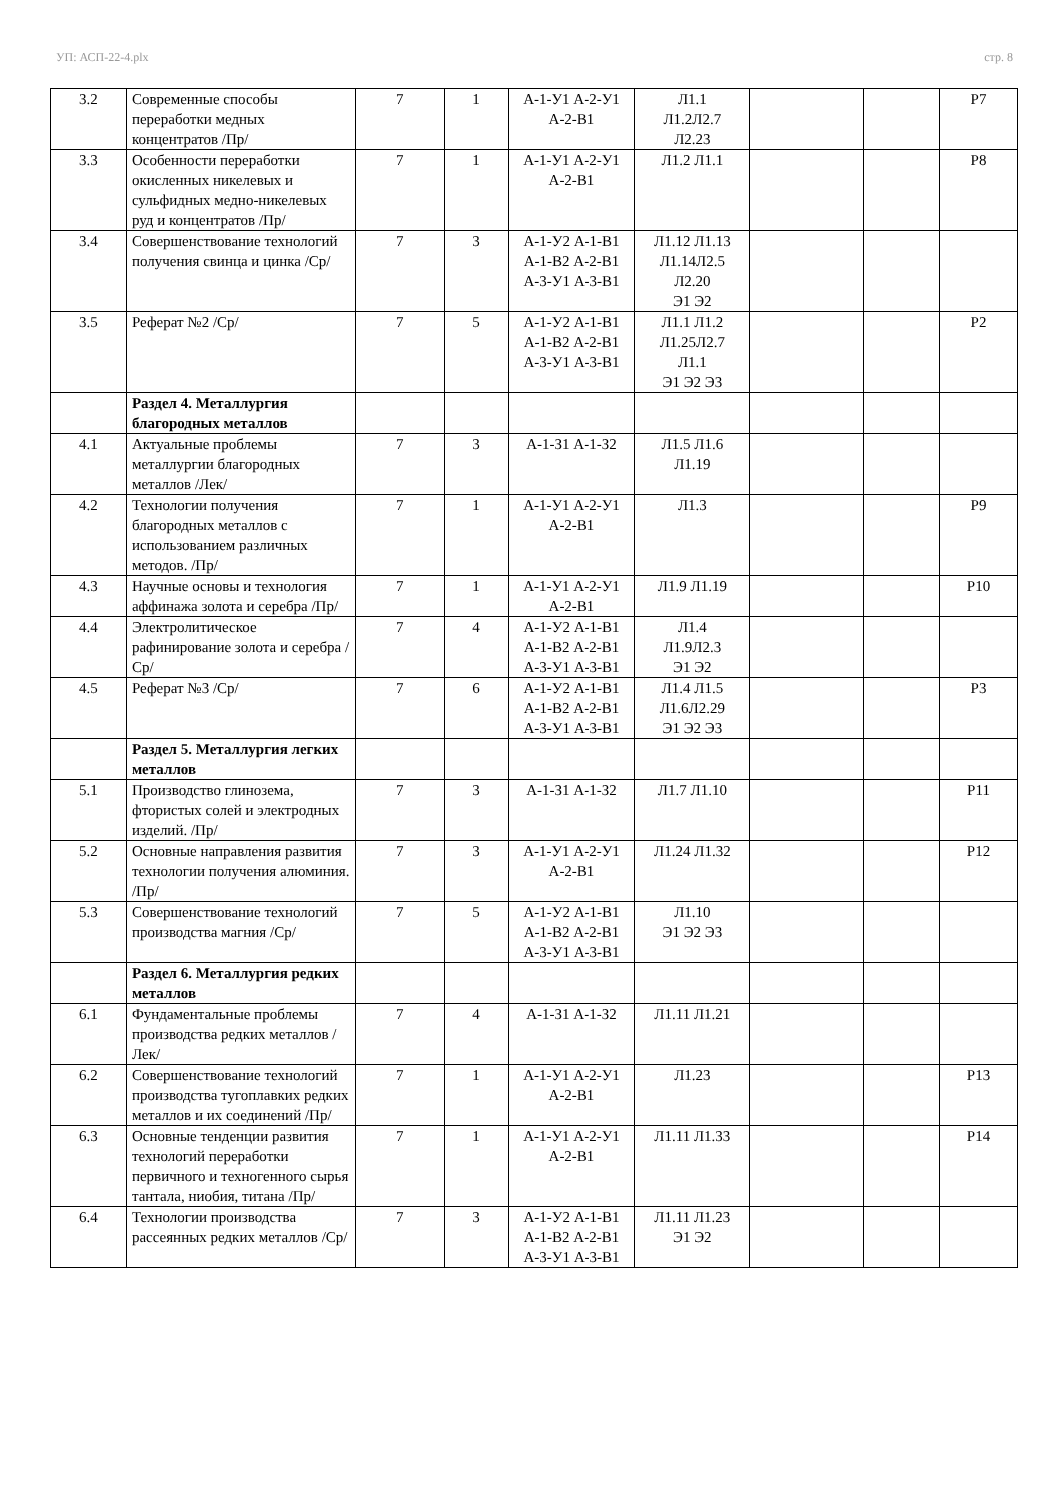УП: АСП-22-4.plx стр. 8
| 3.2 | Современные способы переработки медных концентратов /Пр/ | 7 | 1 | А-1-У1 А-2-У1 А-2-В1 | Л1.1 Л1.2Л2.7 Л2.23 | | | Р7 |
| 3.3 | Особенности переработки окисленных никелевых и сульфидных медно-никелевых руд и концентратов /Пр/ | 7 | 1 | А-1-У1 А-2-У1 А-2-В1 | Л1.2 Л1.1 | | | Р8 |
| 3.4 | Совершенствование технологий получения свинца и цинка /Ср/ | 7 | 3 | А-1-У2 А-1-В1 А-1-В2 А-2-В1 А-3-У1 А-3-В1 | Л1.12 Л1.13 Л1.14Л2.5 Л2.20 Э1 Э2 | | | |
| 3.5 | Реферат №2 /Ср/ | 7 | 5 | А-1-У2 А-1-В1 А-1-В2 А-2-В1 А-3-У1 А-3-В1 | Л1.1 Л1.2 Л1.25Л2.7 Л1.1 Э1 Э2 Э3 | | | Р2 |
| | Раздел 4. Металлургия благородных металлов | | | | | | | |
| 4.1 | Актуальные проблемы металлургии благородных металлов /Лек/ | 7 | 3 | А-1-З1 А-1-З2 | Л1.5 Л1.6 Л1.19 | | | |
| 4.2 | Технологии получения благородных металлов с использованием различных методов. /Пр/ | 7 | 1 | А-1-У1 А-2-У1 А-2-В1 | Л1.3 | | | Р9 |
| 4.3 | Научные основы и технология аффинажа золота и серебра /Пр/ | 7 | 1 | А-1-У1 А-2-У1 А-2-В1 | Л1.9 Л1.19 | | | Р10 |
| 4.4 | Электролитическое рафинирование золота и серебра /Ср/ | 7 | 4 | А-1-У2 А-1-В1 А-1-В2 А-2-В1 А-3-У1 А-3-В1 | Л1.4 Л1.9Л2.3 Э1 Э2 | | | |
| 4.5 | Реферат №3 /Ср/ | 7 | 6 | А-1-У2 А-1-В1 А-1-В2 А-2-В1 А-3-У1 А-3-В1 | Л1.4 Л1.5 Л1.6Л2.29 Э1 Э2 Э3 | | | Р3 |
| | Раздел 5. Металлургия легких металлов | | | | | | | |
| 5.1 | Производство глинозема, фтористых солей и электродных изделий. /Пр/ | 7 | 3 | А-1-З1 А-1-З2 | Л1.7 Л1.10 | | | Р11 |
| 5.2 | Основные направления развития технологии получения алюминия. /Пр/ | 7 | 3 | А-1-У1 А-2-У1 А-2-В1 | Л1.24 Л1.32 | | | Р12 |
| 5.3 | Совершенствование технологий производства магния /Ср/ | 7 | 5 | А-1-У2 А-1-В1 А-1-В2 А-2-В1 А-3-У1 А-3-В1 | Л1.10 Э1 Э2 Э3 | | | |
| | Раздел 6. Металлургия редких металлов | | | | | | | |
| 6.1 | Фундаментальные проблемы производства редких металлов /Лек/ | 7 | 4 | А-1-З1 А-1-З2 | Л1.11 Л1.21 | | | |
| 6.2 | Совершенствование технологий производства тугоплавких редких металлов и их соединений /Пр/ | 7 | 1 | А-1-У1 А-2-У1 А-2-В1 | Л1.23 | | | Р13 |
| 6.3 | Основные тенденции развития технологий переработки первичного и техногенного сырья тантала, ниобия, титана /Пр/ | 7 | 1 | А-1-У1 А-2-У1 А-2-В1 | Л1.11 Л1.33 | | | Р14 |
| 6.4 | Технологии производства рассеянных редких металлов /Ср/ | 7 | 3 | А-1-У2 А-1-В1 А-1-В2 А-2-В1 А-3-У1 А-3-В1 | Л1.11 Л1.23 Э1 Э2 | | | |